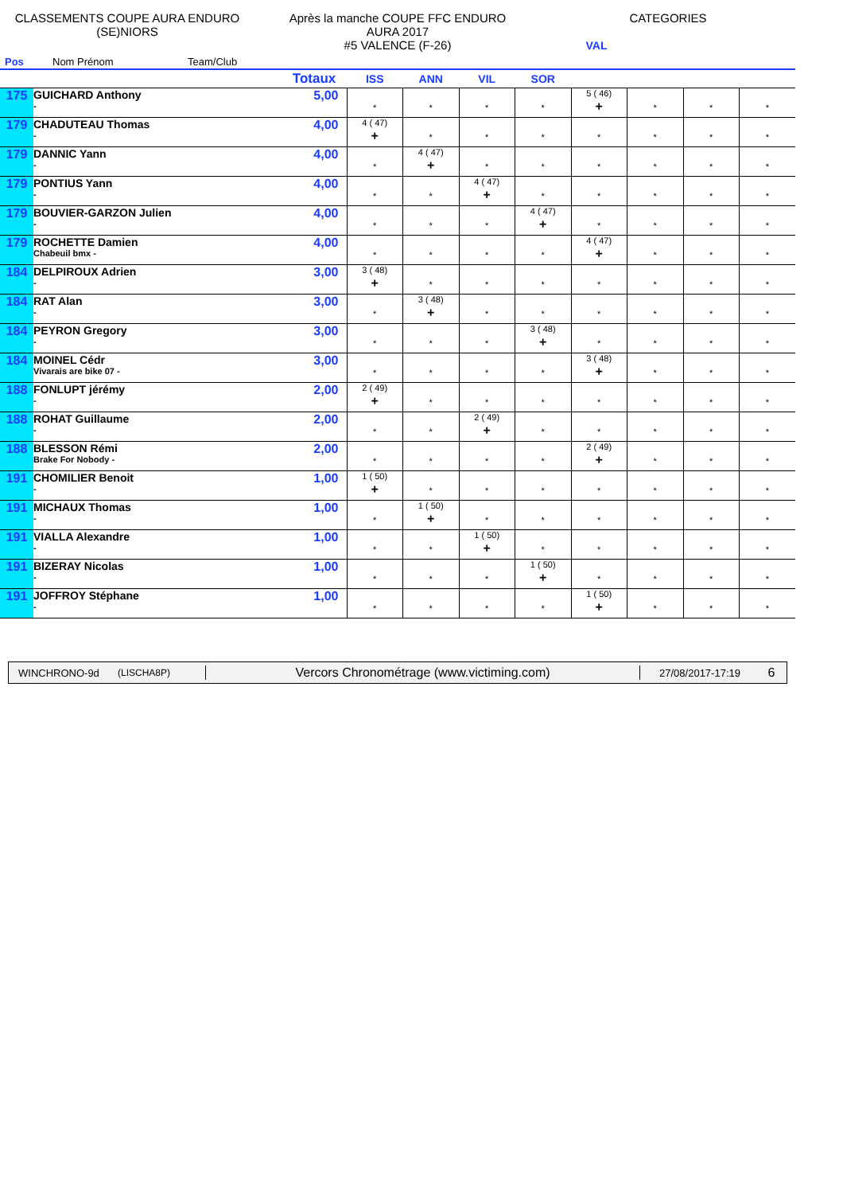CLASSEMENTS COUPE AURA ENDURO
(SE)NIORS
Après la manche COUPE FFC ENDURO
AURA 2017
#5 VALENCE (F-26)
CATEGORIES
VAL
Pos Nom Prénom Team/Club
| | | Totaux | ISS | ANN | VIL | SOR | | | | |
| --- | --- | --- | --- | --- | --- | --- | --- | --- | --- | --- |
| 175 | GUICHARD Anthony - | 5,00 | * | * | * | * | 5 ( 46) + | * | * | * |
| 179 | CHADUTEAU Thomas - | 4,00 | 4 ( 47) + | * | * | * | * | * | * | * |
| 179 | DANNIC Yann - | 4,00 | * | 4 ( 47) + | * | * | * | * | * | * |
| 179 | PONTIUS Yann - | 4,00 | * | * | 4 ( 47) + | * | * | * | * | * |
| 179 | BOUVIER-GARZON Julien - | 4,00 | * | * | * | 4 ( 47) + | * | * | * | * |
| 179 | ROCHETTE Damien Chabeuil bmx - | 4,00 | * | * | * | * | 4 ( 47) + | * | * | * |
| 184 | DELPIROUX Adrien - | 3,00 | 3 ( 48) + | * | * | * | * | * | * | * |
| 184 | RAT Alan - | 3,00 | * | 3 ( 48) + | * | * | * | * | * | * |
| 184 | PEYRON Gregory - | 3,00 | * | * | * | 3 ( 48) + | * | * | * | * |
| 184 | MOINEL Cédr Vivarais are bike 07 - | 3,00 | * | * | * | * | 3 ( 48) + | * | * | * |
| 188 | FONLUPT jérémy - | 2,00 | 2 ( 49) + | * | * | * | * | * | * | * |
| 188 | ROHAT Guillaume - | 2,00 | * | * | 2 ( 49) + | * | * | * | * | * |
| 188 | BLESSON Rémi Brake For Nobody - | 2,00 | * | * | * | * | 2 ( 49) + | * | * | * |
| 191 | CHOMILIER Benoit - | 1,00 | 1 ( 50) + | * | * | * | * | * | * | * |
| 191 | MICHAUX Thomas - | 1,00 | * | 1 ( 50) + | * | * | * | * | * | * |
| 191 | VIALLA Alexandre - | 1,00 | * | * | 1 ( 50) + | * | * | * | * | * |
| 191 | BIZERAY Nicolas - | 1,00 | * | * | * | 1 ( 50) + | * | * | * | * |
| 191 | JOFFROY Stéphane - | 1,00 | * | * | * | * | 1 ( 50) + | * | * | * |
WINCHRONO-9d (LISCHA8P) Vercors Chronométrage (www.victiming.com) 27/08/2017-17:19 6